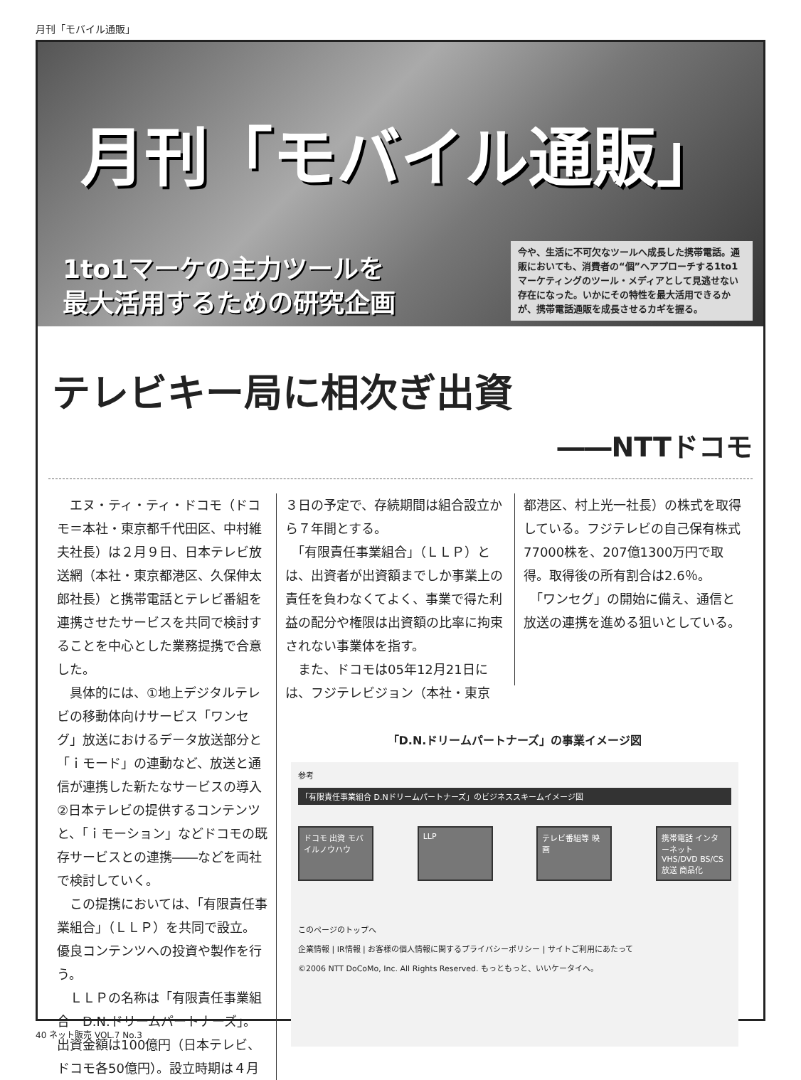月刊「モバイル通販」
月刊「モバイル通販」
1to1マーケの主力ツールを
最大活用するための研究企画
今や、生活に不可欠なツールへ成長した携帯電話。通販においても、消費者の“個”へアプローチする1to1マーケティングのツール・メディアとして見逃せない存在になった。いかにその特性を最大活用できるかが、携帯電話通販を成長させるカギを握る。
テレビキー局に相次ぎ出資
――NTTドコモ
　エヌ・ティ・ティ・ドコモ（ドコモ＝本社・東京都千代田区、中村維夫社長）は２月９日、日本テレビ放送網（本社・東京都港区、久保伸太郎社長）と携帯電話とテレビ番組を連携させたサービスを共同で検討することを中心とした業務提携で合意した。
　具体的には、①地上デジタルテレビの移動体向けサービス「ワンセグ」放送におけるデータ放送部分と「ｉモード」の連動など、放送と通信が連携した新たなサービスの導入②日本テレビの提供するコンテンツと、「ｉモーション」などドコモの既存サービスとの連携――などを両社で検討していく。
　この提携においては、「有限責任事業組合」（ＬＬＰ）を共同で設立。優良コンテンツへの投資や製作を行う。
　ＬＬＰの名称は「有限責任事業組合　D.N.ドリームパートナーズ」。出資金額は100億円（日本テレビ、ドコモ各50億円）。設立時期は４月
３日の予定で、存続期間は組合設立から７年間とする。
　「有限責任事業組合」（ＬＬＰ）とは、出資者が出資額までしか事業上の責任を負わなくてよく、事業で得た利益の配分や権限は出資額の比率に拘束されない事業体を指す。
　また、ドコモは05年12月21日には、フジテレビジョン（本社・東京
都港区、村上光一社長）の株式を取得している。フジテレビの自己保有株式77000株を、207億1300万円で取得。取得後の所有割合は2.6％。
　「ワンセグ」の開始に備え、通信と放送の連携を進める狙いとしている。
「D.N.ドリームパートナーズ」の事業イメージ図
参考
「有限責任事業組合 D.Nドリームパートナーズ」のビジネススキームイメージ図
ドコモ 出資 モバイルノウハウ
LLP テレビ番組等 映画
携帯電話 インターネット VHS/DVD BS/CS放送 商品化
このページのトップへ
企業情報 | IR情報 | お客様の個人情報に関するプライバシーポリシー | サイトご利用にあたって
©2006 NTT DoCoMo, Inc. All Rights Reserved. もっともっと、いいケータイへ。
40 ネット販売 VOL.7 No.3